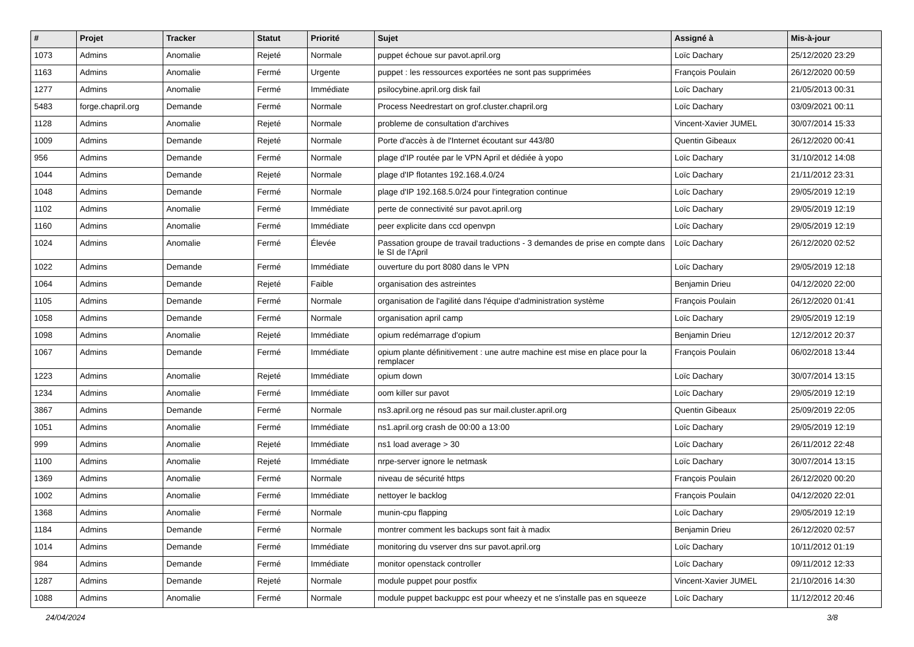| # | Projet | Tracker | Statut | Priorité | Sujet | Assigné à | Mis-à-jour |
| --- | --- | --- | --- | --- | --- | --- | --- |
| 1073 | Admins | Anomalie | Rejeté | Normale | puppet échoue sur pavot.april.org | Loïc Dachary | 25/12/2020 23:29 |
| 1163 | Admins | Anomalie | Fermé | Urgente | puppet : les ressources exportées ne sont pas supprimées | François Poulain | 26/12/2020 00:59 |
| 1277 | Admins | Anomalie | Fermé | Immédiate | psilocybine.april.org disk fail | Loïc Dachary | 21/05/2013 00:31 |
| 5483 | forge.chapril.org | Demande | Fermé | Normale | Process Needrestart on grof.cluster.chapril.org | Loïc Dachary | 03/09/2021 00:11 |
| 1128 | Admins | Anomalie | Rejeté | Normale | probleme de consultation d'archives | Vincent-Xavier JUMEL | 30/07/2014 15:33 |
| 1009 | Admins | Demande | Rejeté | Normale | Porte d'accès à de l'Internet écoutant sur 443/80 | Quentin Gibeaux | 26/12/2020 00:41 |
| 956 | Admins | Demande | Fermé | Normale | plage d'IP routée par le VPN April et dédiée à yopo | Loïc Dachary | 31/10/2012 14:08 |
| 1044 | Admins | Demande | Rejeté | Normale | plage d'IP flotantes 192.168.4.0/24 | Loïc Dachary | 21/11/2012 23:31 |
| 1048 | Admins | Demande | Fermé | Normale | plage d'IP 192.168.5.0/24 pour l'integration continue | Loïc Dachary | 29/05/2019 12:19 |
| 1102 | Admins | Anomalie | Fermé | Immédiate | perte de connectivité sur pavot.april.org | Loïc Dachary | 29/05/2019 12:19 |
| 1160 | Admins | Anomalie | Fermé | Immédiate | peer explicite dans ccd openvpn | Loïc Dachary | 29/05/2019 12:19 |
| 1024 | Admins | Anomalie | Fermé | Élevée | Passation groupe de travail traductions - 3 demandes de prise en compte dans le SI de l'April | Loïc Dachary | 26/12/2020 02:52 |
| 1022 | Admins | Demande | Fermé | Immédiate | ouverture du port 8080 dans le VPN | Loïc Dachary | 29/05/2019 12:18 |
| 1064 | Admins | Demande | Rejeté | Faible | organisation des astreintes | Benjamin Drieu | 04/12/2020 22:00 |
| 1105 | Admins | Demande | Fermé | Normale | organisation de l'agilité dans l'équipe d'administration système | François Poulain | 26/12/2020 01:41 |
| 1058 | Admins | Demande | Fermé | Normale | organisation april camp | Loïc Dachary | 29/05/2019 12:19 |
| 1098 | Admins | Anomalie | Rejeté | Immédiate | opium redémarrage d'opium | Benjamin Drieu | 12/12/2012 20:37 |
| 1067 | Admins | Demande | Fermé | Immédiate | opium plante définitivement : une autre machine est mise en place pour la remplacer | François Poulain | 06/02/2018 13:44 |
| 1223 | Admins | Anomalie | Rejeté | Immédiate | opium down | Loïc Dachary | 30/07/2014 13:15 |
| 1234 | Admins | Anomalie | Fermé | Immédiate | oom killer sur pavot | Loïc Dachary | 29/05/2019 12:19 |
| 3867 | Admins | Demande | Fermé | Normale | ns3.april.org ne résoud pas sur mail.cluster.april.org | Quentin Gibeaux | 25/09/2019 22:05 |
| 1051 | Admins | Anomalie | Fermé | Immédiate | ns1.april.org crash de 00:00 a 13:00 | Loïc Dachary | 29/05/2019 12:19 |
| 999 | Admins | Anomalie | Rejeté | Immédiate | ns1 load average > 30 | Loïc Dachary | 26/11/2012 22:48 |
| 1100 | Admins | Anomalie | Rejeté | Immédiate | nrpe-server ignore le netmask | Loïc Dachary | 30/07/2014 13:15 |
| 1369 | Admins | Anomalie | Fermé | Normale | niveau de sécurité https | François Poulain | 26/12/2020 00:20 |
| 1002 | Admins | Anomalie | Fermé | Immédiate | nettoyer le backlog | François Poulain | 04/12/2020 22:01 |
| 1368 | Admins | Anomalie | Fermé | Normale | munin-cpu flapping | Loïc Dachary | 29/05/2019 12:19 |
| 1184 | Admins | Demande | Fermé | Normale | montrer comment les backups sont fait à madix | Benjamin Drieu | 26/12/2020 02:57 |
| 1014 | Admins | Demande | Fermé | Immédiate | monitoring du vserver dns sur pavot.april.org | Loïc Dachary | 10/11/2012 01:19 |
| 984 | Admins | Demande | Fermé | Immédiate | monitor openstack controller | Loïc Dachary | 09/11/2012 12:33 |
| 1287 | Admins | Demande | Rejeté | Normale | module puppet pour postfix | Vincent-Xavier JUMEL | 21/10/2016 14:30 |
| 1088 | Admins | Anomalie | Fermé | Normale | module puppet backuppc est pour wheezy et ne s'installe pas en squeeze | Loïc Dachary | 11/12/2012 20:46 |
24/04/2024 3/8